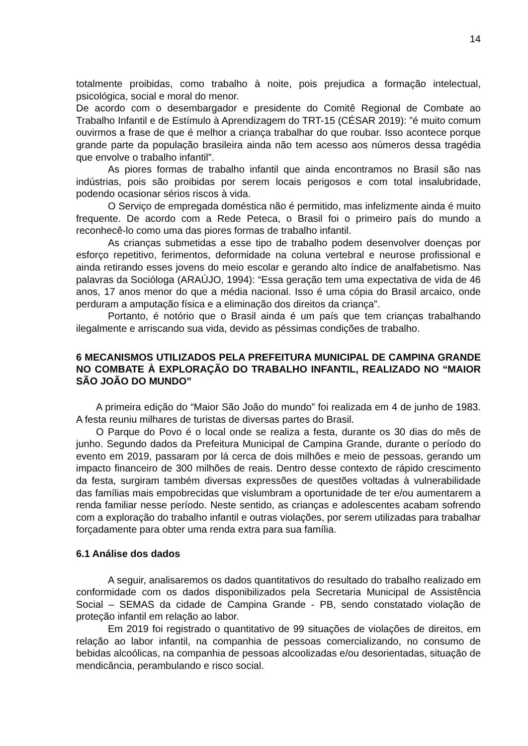14
totalmente proibidas, como trabalho à noite, pois prejudica a formação intelectual, psicológica, social e moral do menor.
De acordo com o desembargador e presidente do Comitê Regional de Combate ao Trabalho Infantil e de Estímulo à Aprendizagem do TRT-15 (CÉSAR 2019): ”é muito comum ouvirmos a frase de que é melhor a criança trabalhar do que roubar. Isso acontece porque grande parte da população brasileira ainda não tem acesso aos números dessa tragédia que envolve o trabalho infantil”.
As piores formas de trabalho infantil que ainda encontramos no Brasil são nas indústrias, pois são proibidas por serem locais perigosos e com total insalubridade, podendo ocasionar sérios riscos à vida.
O Serviço de empregada doméstica não é permitido, mas infelizmente ainda é muito frequente. De acordo com a Rede Peteca, o Brasil foi o primeiro país do mundo a reconhecê-lo como uma das piores formas de trabalho infantil.
As crianças submetidas a esse tipo de trabalho podem desenvolver doenças por esforço repetitivo, ferimentos, deformidade na coluna vertebral e neurose profissional e ainda retirando esses jovens do meio escolar e gerando alto índice de analfabetismo. Nas palavras da Socióloga (ARAÚJO, 1994): “Essa geração tem uma expectativa de vida de 46 anos, 17 anos menor do que a média nacional. Isso é uma cópia do Brasil arcaico, onde perduram a amputação física e a eliminação dos direitos da criança”.
Portanto, é notório que o Brasil ainda é um país que tem crianças trabalhando ilegalmente e arriscando sua vida, devido as péssimas condições de trabalho.
6 MECANISMOS UTILIZADOS PELA PREFEITURA MUNICIPAL DE CAMPINA GRANDE NO COMBATE À EXPLORAÇÃO DO TRABALHO INFANTIL, REALIZADO NO “MAIOR SÃO JOÃO DO MUNDO”
A primeira edição do “Maior São João do mundo” foi realizada em 4 de junho de 1983. A festa reuniu milhares de turistas de diversas partes do Brasil.
O Parque do Povo é o local onde se realiza a festa, durante os 30 dias do mês de junho. Segundo dados da Prefeitura Municipal de Campina Grande, durante o período do evento em 2019, passaram por lá cerca de dois milhões e meio de pessoas, gerando um impacto financeiro de 300 milhões de reais. Dentro desse contexto de rápido crescimento da festa, surgiram também diversas expressões de questões voltadas à vulnerabilidade das famílias mais empobrecidas que vislumbram a oportunidade de ter e/ou aumentarem a renda familiar nesse período. Neste sentido, as crianças e adolescentes acabam sofrendo com a exploração do trabalho infantil e outras violações, por serem utilizadas para trabalhar forçadamente para obter uma renda extra para sua família.
6.1 Análise dos dados
A seguir, analisaremos os dados quantitativos do resultado do trabalho realizado em conformidade com os dados disponibilizados pela Secretaria Municipal de Assistência Social – SEMAS da cidade de Campina Grande - PB, sendo constatado violação de proteção infantil em relação ao labor.
Em 2019 foi registrado o quantitativo de 99 situações de violações de direitos, em relação ao labor infantil, na companhia de pessoas comercializando, no consumo de bebidas alcoólicas, na companhia de pessoas alcoolizadas e/ou desorientadas, situação de mendicância, perambulando e risco social.